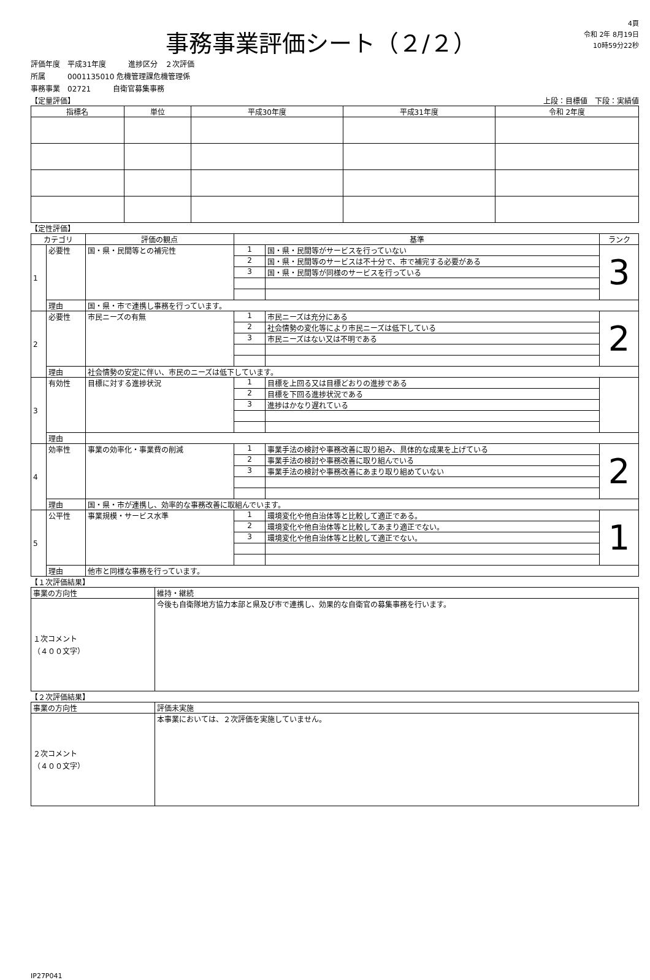事務事業評価シート（２/２）
4頁
令和 2年 8月19日
10時59分22秒
評価年度　平成31年度　　　進捗区分　２次評価
所属　　　0001135010 危機管理課危機管理係
事務事業　02721　　　自衛官募集事務
【定量評価】 上段：目標値　下段：実績値
| 指標名 | 単位 | 平成30年度 | 平成31年度 | 令和 2年度 |
| --- | --- | --- | --- | --- |
【定性評価】
| カテゴリ | | 評価の観点 | 基準 | | ランク |
| --- | --- | --- | --- | --- | --- |
| 1 | 必要性 | 国・県・民間等との補完性 | 1 | 国・県・民間等がサービスを行っていない | 3 |
| | | | 2 | 国・県・民間等のサービスは不十分で、市で補完する必要がある | |
| | | | 3 | 国・県・民間等が同様のサービスを行っている | |
| | 理由 | 国・県・市で連携し事務を行っています。 | | | |
| 2 | 必要性 | 市民ニーズの有無 | 1 | 市民ニーズは充分にある | 2 |
| | | | 2 | 社会情勢の変化等により市民ニーズは低下している | |
| | | | 3 | 市民ニーズはない又は不明である | |
| | 理由 | 社会情勢の安定に伴い、市民のニーズは低下しています。 | | | |
| 3 | 有効性 | 目標に対する進捗状況 | 1 | 目標を上回る又は目標どおりの進捗である | |
| | | | 2 | 目標を下回る進捗状況である | |
| | | | 3 | 進捗はかなり遅れている | |
| | 理由 | | | | |
| 4 | 効率性 | 事業の効率化・事業費の削減 | 1 | 事業手法の検討や事務改善に取り組み、具体的な成果を上げている | 2 |
| | | | 2 | 事業手法の検討や事務改善に取り組んでいる | |
| | | | 3 | 事業手法の検討や事務改善にあまり取り組めていない | |
| | 理由 | 国・県・市が連携し、効率的な事務改善に取組んでいます。 | | | |
| 5 | 公平性 | 事業規模・サービス水準 | 1 | 環境変化や他自治体等と比較して適正である。 | 1 |
| | | | 2 | 環境変化や他自治体等と比較してあまり適正でない。 | |
| | | | 3 | 環境変化や他自治体等と比較して適正でない。 | |
| | 理由 | 他市と同様な事務を行っています。 | | | |
【１次評価結果】
| 事業の方向性 | 維持・継続 |
| １次コメント （４００文字） | 今後も自衛隊地方協力本部と県及び市で連携し、効果的な自衛官の募集事務を行います。 |
【２次評価結果】
| 事業の方向性 | 評価未実施 |
| ２次コメント （４００文字） | 本事業においては、２次評価を実施していません。 |
IP27P041